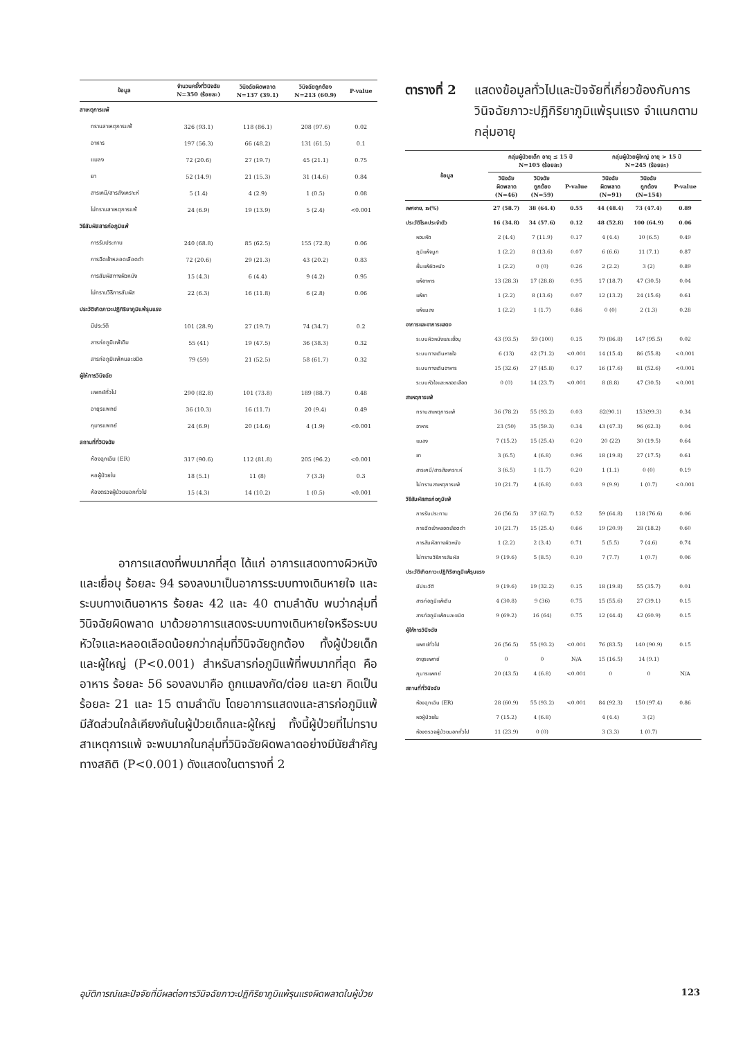| ข้อมูล | จำนวนครั้งที่วินิจฉัย N=350 (ร้อยละ) | วินิจฉัยผิดพลาด N=137 (39.1) | วินิจฉัยถูกต้อง N=213 (60.9) | P-value |
| --- | --- | --- | --- | --- |
| สาเหตุการแพ้ | | | | |
| ทราบสาเหตุการแพ้ | 326 (93.1) | 118 (86.1) | 208 (97.6) | 0.02 |
| อาหาร | 197 (56.3) | 66 (48.2) | 131 (61.5) | 0.1 |
| แมลง | 72 (20.6) | 27 (19.7) | 45 (21.1) | 0.75 |
| ยา | 52 (14.9) | 21 (15.3) | 31 (14.6) | 0.84 |
| สารเคมี/สารสังเคราะห์ | 5 (1.4) | 4 (2.9) | 1 (0.5) | 0.08 |
| ไม่ทราบสาเหตุการแพ้ | 24 (6.9) | 19 (13.9) | 5 (2.4) | <0.001 |
| วิธีสัมผัสสารก่อภูมิแพ้ | | | | |
| การรับประทาน | 240 (68.8) | 85 (62.5) | 155 (72.8) | 0.06 |
| การฉีดเข้าหลอดเลือดดำ | 72 (20.6) | 29 (21.3) | 43 (20.2) | 0.83 |
| การสัมผัสทางผิวหนัง | 15 (4.3) | 6 (4.4) | 9 (4.2) | 0.95 |
| ไม่ทราบวิธีการสัมผัส | 22 (6.3) | 16 (11.8) | 6 (2.8) | 0.06 |
| ประวัติเกิดภาวะปฏิกิริยาภูมิแพ้รุนแรง | | | | |
| มีประวัติ | 101 (28.9) | 27 (19.7) | 74 (34.7) | 0.2 |
| สารก่อภูมิแพ้เดิม | 55 (41) | 19 (47.5) | 36 (38.3) | 0.32 |
| สารก่อภูมิแพ้คนละชนิด | 79 (59) | 21 (52.5) | 58 (61.7) | 0.32 |
| ผู้ให้การวินิจฉัย | | | | |
| แพทย์ทั่วไป | 290 (82.8) | 101 (73.8) | 189 (88.7) | 0.48 |
| อายุรแพทย์ | 36 (10.3) | 16 (11.7) | 20 (9.4) | 0.49 |
| กุมารแพทย์ | 24 (6.9) | 20 (14.6) | 4 (1.9) | <0.001 |
| สถานที่ที่วินิจฉัย | | | | |
| ห้องฉุกเฉิน (ER) | 317 (90.6) | 112 (81.8) | 205 (96.2) | <0.001 |
| หอผู้ป่วยใน | 18 (5.1) | 11 (8) | 7 (3.3) | 0.3 |
| ห้องตรวจผู้ป่วยนอกทั่วไป | 15 (4.3) | 14 (10.2) | 1 (0.5) | <0.001 |
อาการแสดงที่พบมากที่สุด ได้แก่ อาการแสดงทางผิวหนังและเยื่อบุ ร้อยละ 94 รองลงมาเป็นอาการระบบทางเดินหายใจ และระบบทางเดินอาหาร ร้อยละ 42 และ 40 ตามลำดับ พบว่ากลุ่มที่วินิจฉัยผิดพลาด มาด้วยอาการแสดงระบบทางเดินหายใจหรือระบบหัวใจและหลอดเลือดน้อยกว่ากลุ่มที่วินิจฉัยถูกต้อง ทั้งผู้ป่วยเด็กและผู้ใหญ่ (P<0.001) สำหรับสารก่อภูมิแพ้ที่พบมากที่สุด คือ อาหาร ร้อยละ 56 รองลงมาคือ ถูกแมลงกัด/ต่อย และยา คิดเป็นร้อยละ 21 และ 15 ตามลำดับ โดยอาการแสดงและสารก่อภูมิแพ้มีสัดส่วนใกล้เคียงกันในผู้ป่วยเด็กและผู้ใหญ่ ทั้งนี้ผู้ป่วยที่ไม่ทราบสาเหตุการแพ้ จะพบมากในกลุ่มที่วินิจฉัยผิดพลาดอย่างมีนัยสำคัญทางสถิติ (P<0.001) ดังแสดงในตารางที่ 2
ตารางที่ 2 แสดงข้อมูลทั่วไปและปัจจัยที่เกี่ยวข้องกับการวินิจฉัยภาวะปฏิกิริยาภูมิแพ้รุนแรง จำแนกตามกลุ่มอายุ
| ข้อมูล | กลุ่มผู้ป่วยเด็ก อายุ ≤ 15 ปี N=105 (ร้อยละ) | | | กลุ่มผู้ป่วยผู้ใหญ่ อายุ > 15 ปี N=245 (ร้อยละ) | | |
| --- | --- | --- | --- | --- | --- | --- |
| | วินิจฉัย ผิดพลาด (N=46) | วินิจฉัย ถูกต้อง (N=59) | P-value | วินิจฉัย ผิดพลาด (N=91) | วินิจฉัย ถูกต้อง (N=154) | P-value |
| เพศชาย, n(%) | 27 (58.7) | 38 (64.4) | 0.55 | 44 (48.4) | 73 (47.4) | 0.89 |
| ประวัติโรคประจำตัว | 16 (34.8) | 34 (57.6) | 0.12 | 48 (52.8) | 100 (64.9) | 0.06 |
| หอบหืด | 2 (4.4) | 7 (11.9) | 0.17 | 4 (4.4) | 10 (6.5) | 0.49 |
| ภูมิแพ้จมูก | 1 (2.2) | 8 (13.6) | 0.07 | 6 (6.6) | 11 (7.1) | 0.87 |
| ผื่นแพ้ผิวหนัง | 1 (2.2) | 0 (0) | 0.26 | 2 (2.2) | 3 (2) | 0.89 |
| แพ้อาหาร | 13 (28.3) | 17 (28.8) | 0.95 | 17 (18.7) | 47 (30.5) | 0.04 |
| แพ้ยา | 1 (2.2) | 8 (13.6) | 0.07 | 12 (13.2) | 24 (15.6) | 0.61 |
| แพ้แมลง | 1 (2.2) | 1 (1.7) | 0.86 | 0 (0) | 2 (1.3) | 0.28 |
| อาการและอาการแสดง | | | | | | |
| ระบบผิวหนังและเยื่อบุ | 43 (93.5) | 59 (100) | 0.15 | 79 (86.8) | 147 (95.5) | 0.02 |
| ระบบทางเดินหายใจ | 6 (13) | 42 (71.2) | <0.001 | 14 (15.4) | 86 (55.8) | <0.001 |
| ระบบทางเดินอาหาร | 15 (32.6) | 27 (45.8) | 0.17 | 16 (17.6) | 81 (52.6) | <0.001 |
| ระบบหัวใจและหลอดเลือด | 0 (0) | 14 (23.7) | <0.001 | 8 (8.8) | 47 (30.5) | <0.001 |
| สาเหตุการแพ้ | | | | | | |
| ทราบสาเหตุการแพ้ | 36 (78.2) | 55 (93.2) | 0.03 | 82(90.1) | 153(99.3) | 0.34 |
| อาหาร | 23 (50) | 35 (59.3) | 0.34 | 43 (47.3) | 96 (62.3) | 0.04 |
| แมลง | 7 (15.2) | 15 (25.4) | 0.20 | 20 (22) | 30 (19.5) | 0.64 |
| ยา | 3 (6.5) | 4 (6.8) | 0.96 | 18 (19.8) | 27 (17.5) | 0.61 |
| สารเคมี/สารสังเคราะห์ | 3 (6.5) | 1 (1.7) | 0.20 | 1 (1.1) | 0 (0) | 0.19 |
| ไม่ทราบสาเหตุการแพ้ | 10 (21.7) | 4 (6.8) | 0.03 | 9 (9.9) | 1 (0.7) | <0.001 |
| วิธีสัมผัสสารก่อภูมิแพ้ | | | | | | |
| การรับประทาน | 26 (56.5) | 37 (62.7) | 0.52 | 59 (64.8) | 118 (76.6) | 0.06 |
| การฉีดเข้าหลอดเลือดดำ | 10 (21.7) | 15 (25.4) | 0.66 | 19 (20.9) | 28 (18.2) | 0.60 |
| การสัมผัสทางผิวหนัง | 1 (2.2) | 2 (3.4) | 0.71 | 5 (5.5) | 7 (4.6) | 0.74 |
| ไม่ทราบวิธีการสัมผัส | 9 (19.6) | 5 (8.5) | 0.10 | 7 (7.7) | 1 (0.7) | 0.06 |
| ประวัติเกิดภาวะปฏิกิริยาภูมิแพ้รุนแรง | | | | | | |
| มีประวัติ | 9 (19.6) | 19 (32.2) | 0.15 | 18 (19.8) | 55 (35.7) | 0.01 |
| สารก่อภูมิแพ้เดิม | 4 (30.8) | 9 (36) | 0.75 | 15 (55.6) | 27 (39.1) | 0.15 |
| สารก่อภูมิแพ้คนละชนิด | 9 (69.2) | 16 (64) | 0.75 | 12 (44.4) | 42 (60.9) | 0.15 |
| ผู้ให้การวินิจฉัย | | | | | | |
| แพทย์ทั่วไป | 26 (56.5) | 55 (93.2) | <0.001 | 76 (83.5) | 140 (90.9) | 0.15 |
| อายุรแพทย์ | 0 | 0 | N/A | 15 (16.5) | 14 (9.1) | |
| กุมารแพทย์ | 20 (43.5) | 4 (6.8) | <0.001 | 0 | 0 | N/A |
| สถานที่ที่วินิจฉัย | | | | | | |
| ห้องฉุกเฉิน (ER) | 28 (60.9) | 55 (93.2) | <0.001 | 84 (92.3) | 150 (97.4) | 0.86 |
| หอผู้ป่วยใน | 7 (15.2) | 4 (6.8) | | 4 (4.4) | 3 (2) | |
| ห้องตรวจผู้ป่วยนอกทั่วไป | 11 (23.9) | 0 (0) | | 3 (3.3) | 1 (0.7) | |
อุบัติการณ์และปัจจัยที่มีผลต่อการวินิจฉัยภาวะปฏิกิริยาภูมิแพ้รุนแรงผิดพลาดในผู้ป่วย 123